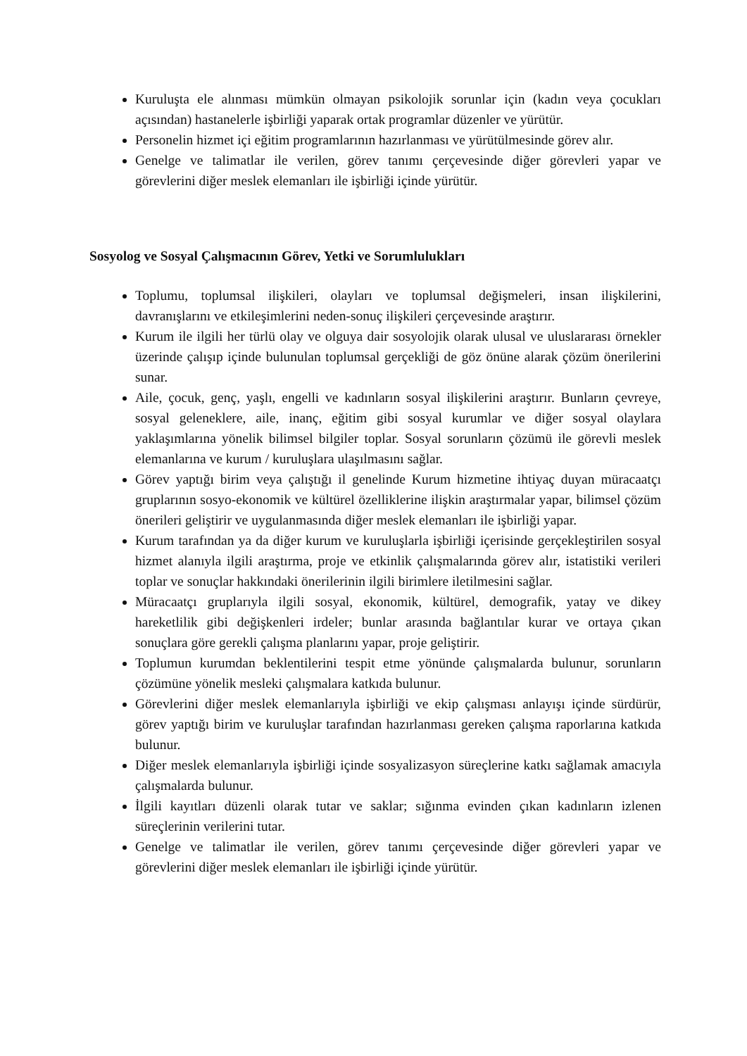Kuruluşta ele alınması mümkün olmayan psikolojik sorunlar için (kadın veya çocukları açısından) hastanelerle işbirliği yaparak ortak programlar düzenler ve yürütür.
Personelin hizmet içi eğitim programlarının hazırlanması ve yürütülmesinde görev alır.
Genelge ve talimatlar ile verilen, görev tanımı çerçevesinde diğer görevleri yapar ve görevlerini diğer meslek elemanları ile işbirliği içinde yürütür.
Sosyolog ve Sosyal Çalışmacının Görev, Yetki ve Sorumlulukları
Toplumu, toplumsal ilişkileri, olayları ve toplumsal değişmeleri, insan ilişkilerini, davranışlarını ve etkileşimlerini neden-sonuç ilişkileri çerçevesinde araştırır.
Kurum ile ilgili her türlü olay ve olguya dair sosyolojik olarak ulusal ve uluslararası örnekler üzerinde çalışıp içinde bulunulan toplumsal gerçekliği de göz önüne alarak çözüm önerilerini sunar.
Aile, çocuk, genç, yaşlı, engelli ve kadınların sosyal ilişkilerini araştırır. Bunların çevreye, sosyal geleneklere, aile, inanç, eğitim gibi sosyal kurumlar ve diğer sosyal olaylara yaklaşımlarına yönelik bilimsel bilgiler toplar. Sosyal sorunların çözümü ile görevli meslek elemanlarına ve kurum / kuruluşlara ulaşılmasını sağlar.
Görev yaptığı birim veya çalıştığı il genelinde Kurum hizmetine ihtiyaç duyan müracaatçı gruplarının sosyo-ekonomik ve kültürel özelliklerine ilişkin araştırmalar yapar, bilimsel çözüm önerileri geliştirir ve uygulanmasında diğer meslek elemanları ile işbirliği yapar.
Kurum tarafından ya da diğer kurum ve kuruluşlarla işbirliği içerisinde gerçekleştirilen sosyal hizmet alanıyla ilgili araştırma, proje ve etkinlik çalışmalarında görev alır, istatistiki verileri toplar ve sonuçlar hakkındaki önerilerinin ilgili birimlere iletilmesini sağlar.
Müracaatçı gruplarıyla ilgili sosyal, ekonomik, kültürel, demografik, yatay ve dikey hareketlilik gibi değişkenleri irdeler; bunlar arasında bağlantılar kurar ve ortaya çıkan sonuçlara göre gerekli çalışma planlarını yapar, proje geliştirir.
Toplumun kurumdan beklentilerini tespit etme yönünde çalışmalarda bulunur, sorunların çözümüne yönelik mesleki çalışmalara katkıda bulunur.
Görevlerini diğer meslek elemanlarıyla işbirliği ve ekip çalışması anlayışı içinde sürdürür, görev yaptığı birim ve kuruluşlar tarafından hazırlanması gereken çalışma raporlarına katkıda bulunur.
Diğer meslek elemanlarıyla işbirliği içinde sosyalizasyon süreçlerine katkı sağlamak amacıyla çalışmalarda bulunur.
İlgili kayıtları düzenli olarak tutar ve saklar; sığınma evinden çıkan kadınların izlenen süreçlerinin verilerini tutar.
Genelge ve talimatlar ile verilen, görev tanımı çerçevesinde diğer görevleri yapar ve görevlerini diğer meslek elemanları ile işbirliği içinde yürütür.